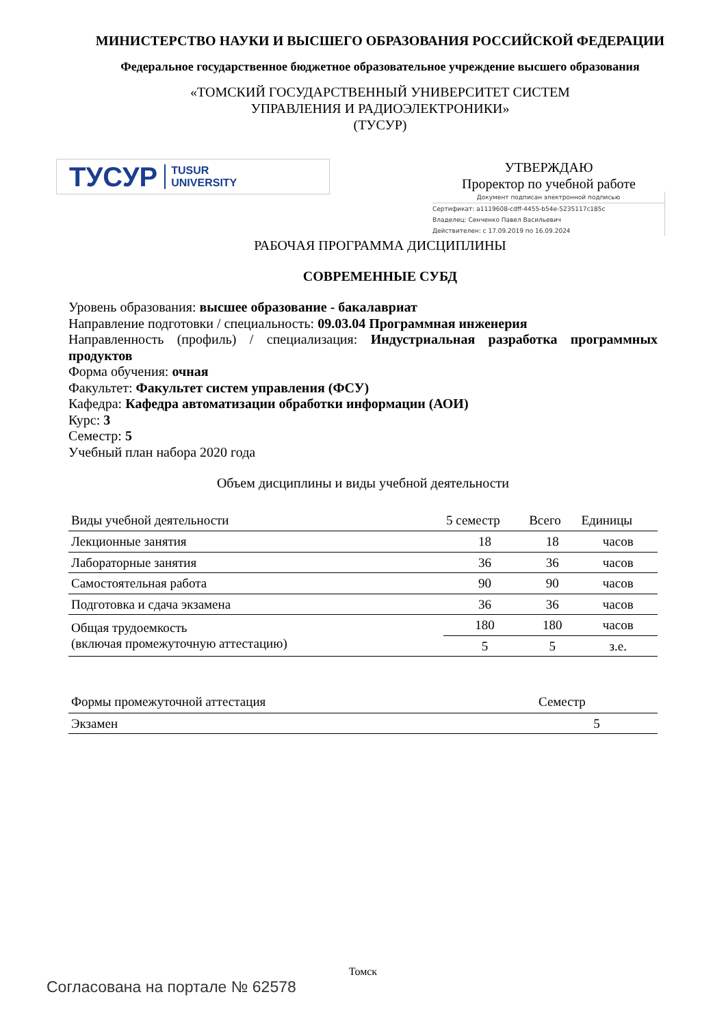МИНИСТЕРСТВО НАУКИ И ВЫСШЕГО ОБРАЗОВАНИЯ РОССИЙСКОЙ ФЕДЕРАЦИИ
Федеральное государственное бюджетное образовательное учреждение высшего образования
«ТОМСКИЙ ГОСУДАРСТВЕННЫЙ УНИВЕРСИТЕТ СИСТЕМ
УПРАВЛЕНИЯ И РАДИОЭЛЕКТРОНИКИ»
(ТУСУР)
ТУСУР TUSUR
UNIVERSITY
УТВЕРЖДАЮ
Проректор по учебной работе
Документ подписан электронной подписью
Сертификат: a1119608-cdff-4455-b54e-5235117c185c
Владелец: Сенченко Павел Васильевич
Действителен: с 17.09.2019 по 16.09.2024
РАБОЧАЯ ПРОГРАММА ДИСЦИПЛИНЫ
СОВРЕМЕННЫЕ СУБД
Уровень образования: высшее образование - бакалавриат
Направление подготовки / специальность: 09.03.04 Программная инженерия
Направленность (профиль) / специализация: Индустриальная разработка программных продуктов
Форма обучения: очная
Факультет: Факультет систем управления (ФСУ)
Кафедра: Кафедра автоматизации обработки информации (АОИ)
Курс: 3
Семестр: 5
Учебный план набора 2020 года
Объем дисциплины и виды учебной деятельности
| Виды учебной деятельности | 5 семестр | Всего | Единицы |
| --- | --- | --- | --- |
| Лекционные занятия | 18 | 18 | часов |
| Лабораторные занятия | 36 | 36 | часов |
| Самостоятельная работа | 90 | 90 | часов |
| Подготовка и сдача экзамена | 36 | 36 | часов |
| Общая трудоемкость (включая промежуточную аттестацию) | 180 | 180 | часов |
| | 5 | 5 | з.е. |
| Формы промежуточной аттестация | Семестр |
| --- | --- |
| Экзамен | 5 |
Томск
Согласована на портале № 62578